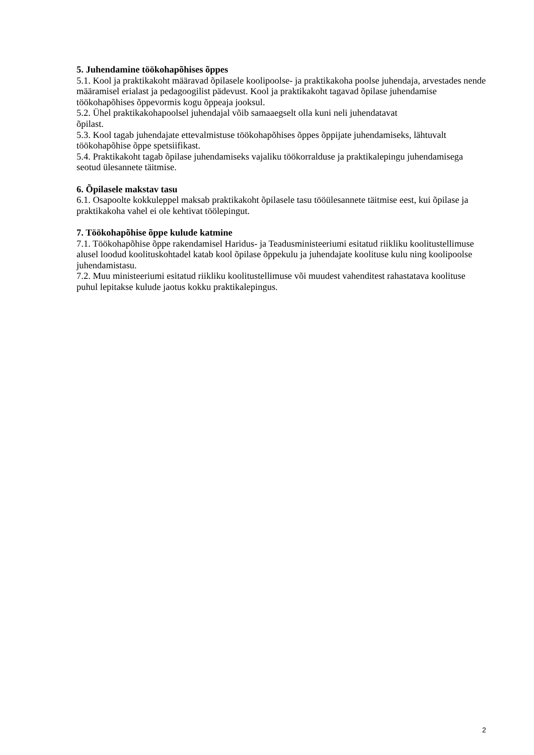5. Juhendamine töökohapõhises õppes
5.1. Kool ja praktikakoht määravad õpilasele koolipoolse- ja praktikakoha poolse juhendaja, arvestades nende määramisel erialast ja pedagoogilist pädevust. Kool ja praktikakoht tagavad õpilase juhendamise töökohapõhises õppevormis kogu õppeaja jooksul.
5.2. Ühel praktikakohapoolsel juhendajal võib samaaegselt olla kuni neli juhendatavat
õpilast.
5.3. Kool tagab juhendajate ettevalmistuse töökohapõhises õppes õppijate juhendamiseks, lähtuvalt töökohapõhise õppe spetsiifikast.
5.4. Praktikakoht tagab õpilase juhendamiseks vajaliku töökorralduse ja praktikalepingu juhendamisega seotud ülesannete täitmise.
6. Õpilasele makstav tasu
6.1. Osapoolte kokkuleppel maksab praktikakoht õpilasele tasu tööülesannete täitmise eest, kui õpilase ja praktikakoha vahel ei ole kehtivat töölepingut.
7. Töökohapõhise õppe kulude katmine
7.1. Töökohapõhise õppe rakendamisel Haridus- ja Teadusministeeriumi esitatud riikliku koolitustellimuse alusel loodud koolituskohtadel katab kool õpilase õppekulu ja juhendajate koolituse kulu ning koolipoolse juhendamistasu.
7.2. Muu ministeeriumi esitatud riikliku koolitustellimuse või muudest vahenditest rahastatava koolituse puhul lepitakse kulude jaotus kokku praktikalepingus.
2